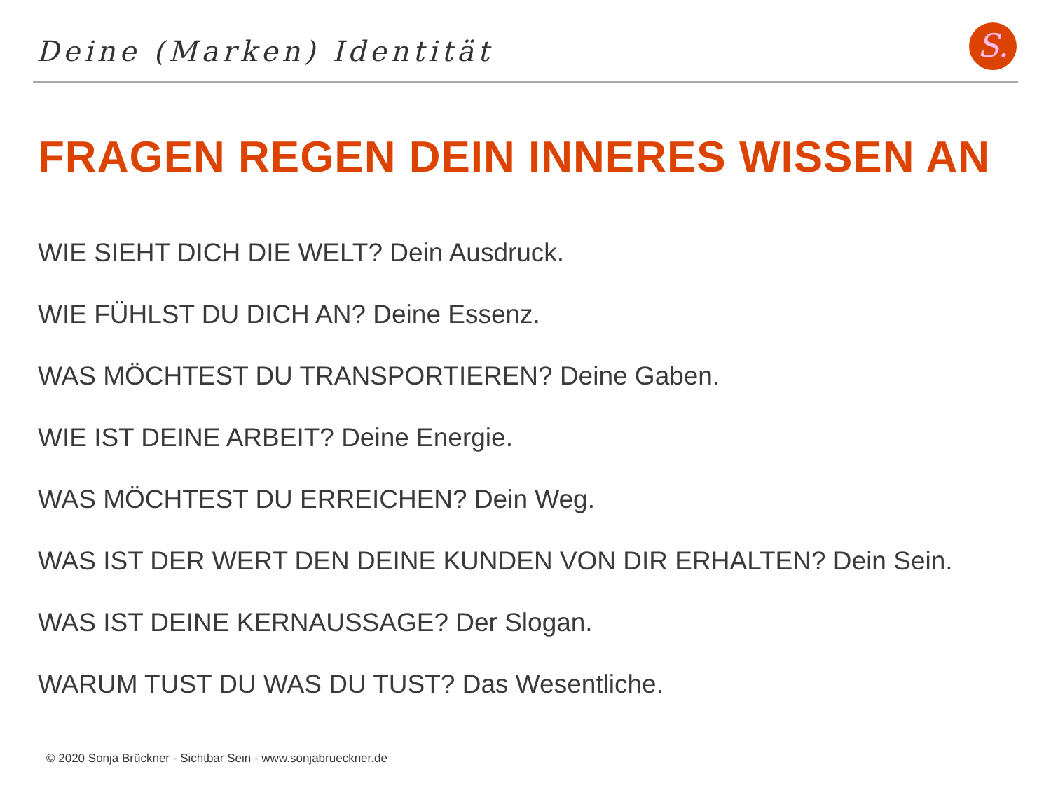Deine (Marken) Identität S.
FRAGEN REGEN DEIN INNERES WISSEN AN
WIE SIEHT DICH DIE WELT? Dein Ausdruck.
WIE FÜHLST DU DICH AN? Deine Essenz.
WAS MÖCHTEST DU TRANSPORTIEREN? Deine Gaben.
WIE IST DEINE ARBEIT? Deine Energie.
WAS MÖCHTEST DU ERREICHEN? Dein Weg.
WAS IST DER WERT DEN DEINE KUNDEN VON DIR ERHALTEN? Dein Sein.
WAS IST DEINE KERNAUSSAGE? Der Slogan.
WARUM TUST DU WAS DU TUST? Das Wesentliche.
© 2020 Sonja Brückner - Sichtbar Sein - www.sonjabrueckner.de